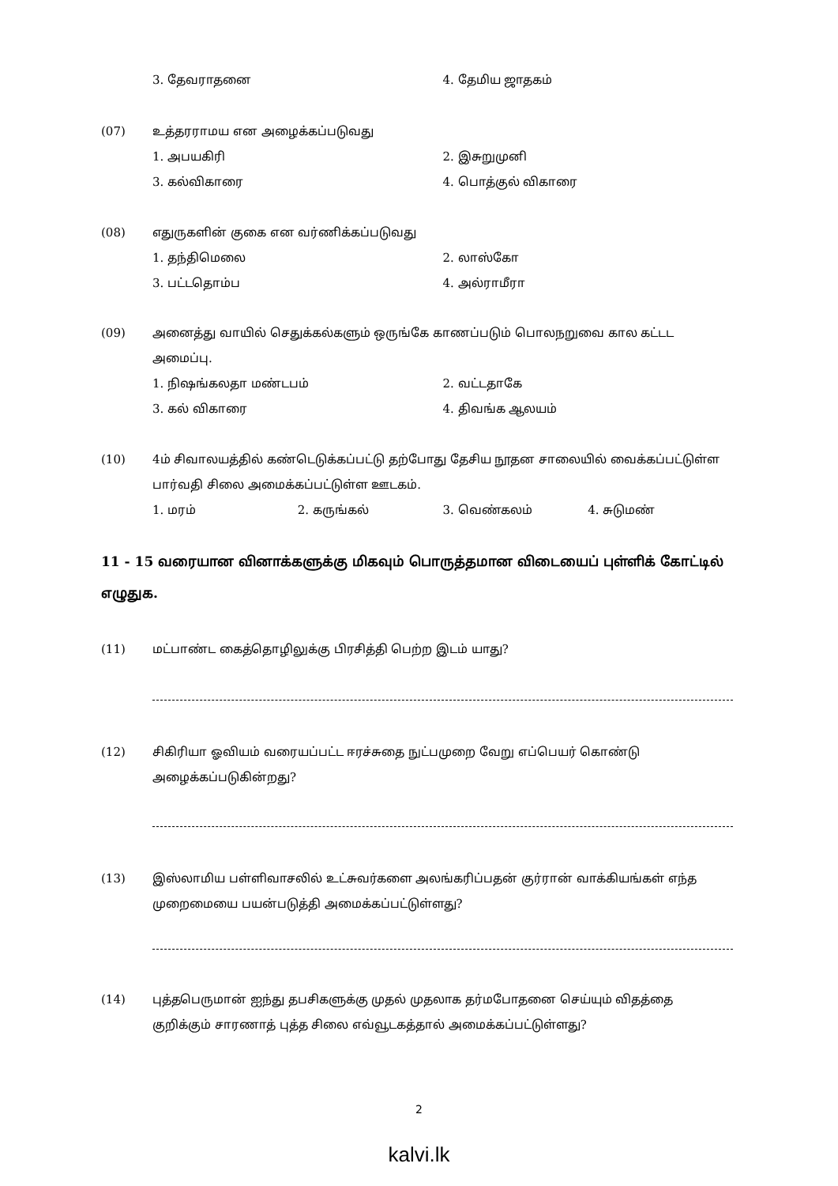3. தேவராதனை 4. தேமிய ஜாதகம்
(07) உத்தரராமய என அழைக்கப்படுவது
1. அபயகிரி 2. இசுறுமுனி
3. கல்விகாரை 4. பொத்குல் விகாரை
(08) எதுருகளின் குகை என வர்ணிக்கப்படுவது
1. தந்திமெலை 2. லாஸ்கோ
3. பட்டதொம்ப 4. அல்ராமீரா
(09) அனைத்து வாயில் செதுக்கல்களும் ஒருங்கே காணப்படும் பொலநறுவை கால கட்டட அமைப்பு.
1. நிஷங்கலதா மண்டபம் 2. வட்டதாகே
3. கல் விகாரை 4. திவங்க ஆலயம்
(10) 4ம் சிவாலயத்தில் கண்டெடுக்கப்பட்டு தற்போது தேசிய நூதன சாலையில் வைக்கப்பட்டுள்ள பார்வதி சிலை அமைக்கப்பட்டுள்ள ஊடகம்.
1. மரம் 2. கருங்கல் 3. வெண்கலம் 4. சுடுமண்
11 - 15 வரையான வினாக்களுக்கு மிகவும் பொருத்தமான விடையைப் புள்ளிக் கோட்டில் எழுதுக.
(11) மட்பாண்ட கைத்தொழிலுக்கு பிரசித்தி பெற்ற இடம் யாது?
(12) சிகிரியா ஓவியம் வரையப்பட்ட ஈரச்சுதை நுட்பமுறை வேறு எப்பெயர் கொண்டு அழைக்கப்படுகின்றது?
(13) இஸ்லாமிய பள்ளிவாசலில் உட்சுவர்களை அலங்கரிப்பதன் குர்ரான் வாக்கியங்கள் எந்த முறைமையை பயன்படுத்தி அமைக்கப்பட்டுள்ளது?
(14) புத்தபெருமான் ஐந்து தபசிகளுக்கு முதல் முதலாக தர்மபோதனை செய்யும் விதத்தை குறிக்கும் சாரணாத் புத்த சிலை எவ்வூடகத்தால் அமைக்கப்பட்டுள்ளது?
2
kalvi.lk